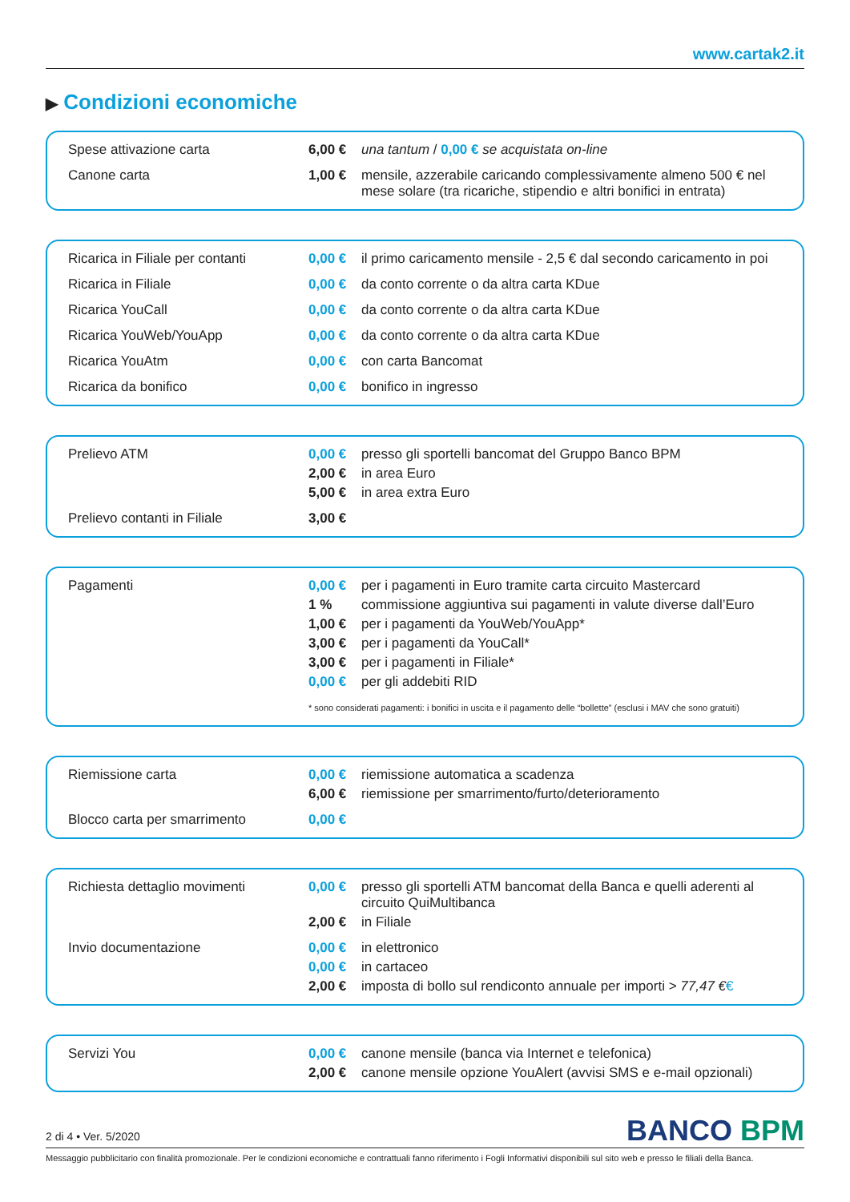www.cartak2.it
▶ Condizioni economiche
| Spese attivazione carta | 6,00 € | una tantum / 0,00 € se acquistata on-line |
| Canone carta | 1,00 € | mensile, azzerabile caricando complessivamente almeno 500 € nel mese solare (tra ricariche, stipendio e altri bonifici in entrata) |
| Ricarica in Filiale per contanti | 0,00 € | il primo caricamento mensile - 2,5 € dal secondo caricamento in poi |
| Ricarica in Filiale | 0,00 € | da conto corrente o da altra carta KDue |
| Ricarica YouCall | 0,00 € | da conto corrente o da altra carta KDue |
| Ricarica YouWeb/YouApp | 0,00 € | da conto corrente o da altra carta KDue |
| Ricarica YouAtm | 0,00 € | con carta Bancomat |
| Ricarica da bonifico | 0,00 € | bonifico in ingresso |
| Prelievo ATM | 0,00 € | presso gli sportelli bancomat del Gruppo Banco BPM |
| | 2,00 € | in area Euro |
| | 5,00 € | in area extra Euro |
| Prelievo contanti in Filiale | 3,00 € | |
| Pagamenti | 0,00 € | per i pagamenti in Euro tramite carta circuito Mastercard |
| | 1 % | commissione aggiuntiva sui pagamenti in valute diverse dall’Euro |
| | 1,00 € | per i pagamenti da YouWeb/YouApp* |
| | 3,00 € | per i pagamenti da YouCall* |
| | 3,00 € | per i pagamenti in Filiale* |
| | 0,00 € | per gli addebiti RID |
| | * sono considerati pagamenti: i bonifici in uscita e il pagamento delle “bollette” (esclusi i MAV che sono gratuiti) | |
| Riemissione carta | 0,00 € | riemissione automatica a scadenza |
| | 6,00 € | riemissione per smarrimento/furto/deterioramento |
| Blocco carta per smarrimento | 0,00 € | |
| Richiesta dettaglio movimenti | 0,00 € | presso gli sportelli ATM bancomat della Banca e quelli aderenti al circuito QuiMultibanca |
| | 2,00 € | in Filiale |
| Invio documentazione | 0,00 € | in elettronico |
| | 0,00 € | in cartaceo |
| | 2,00 € | imposta di bollo sul rendiconto annuale per importi > 77,47 € € |
| Servizi You | 0,00 € | canone mensile (banca via Internet e telefonica) |
| | 2,00 € | canone mensile opzione YouAlert (avvisi SMS e e-mail opzionali) |
BANCO BPM
2 di 4 • Ver. 5/2020
Messaggio pubblicitario con finalità promozionale. Per le condizioni economiche e contrattuali fanno riferimento i Fogli Informativi disponibili sul sito web e presso le filiali della Banca.